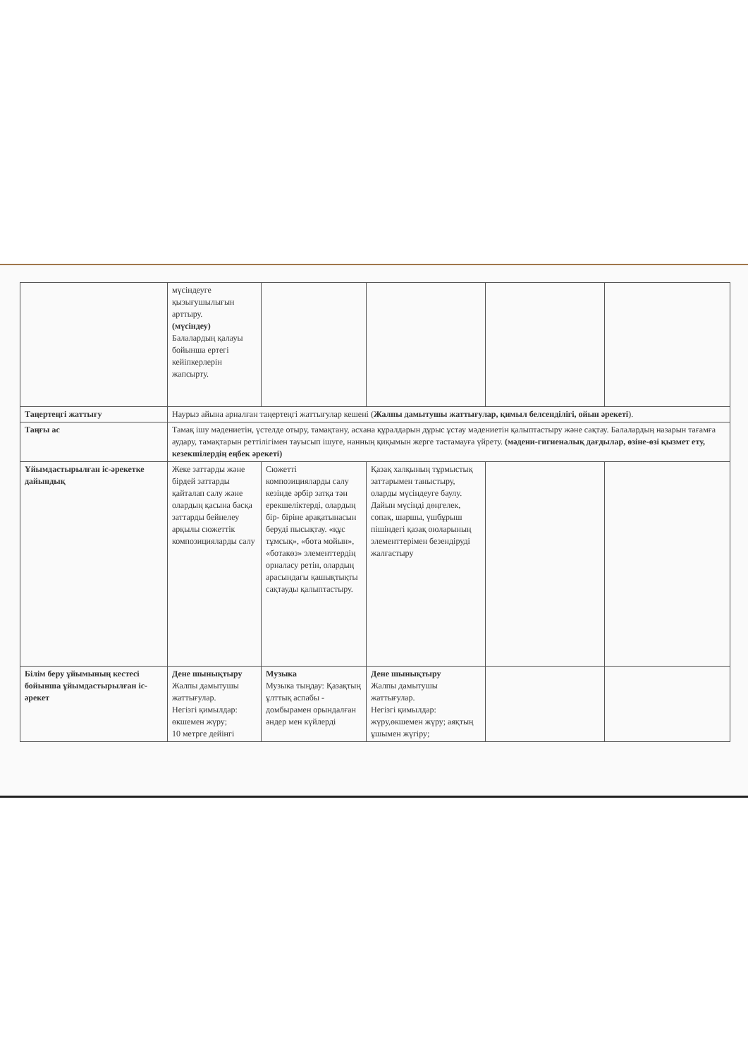| | мүсіндеуге қызығушылығын арттыру. (мүсіндеу) Балалардың қалауы бойынша ертегі кейіпкерлерін жапсырту. | | | | |
| Таңертеңгі жаттығу | Наурыз айына арналған таңертеңгі жаттығулар кешені ( Жалпы дамытушы жаттығулар, қимыл белсенділігі, ойын әрекеті ). | | | | |
| Таңғы ас | Тамақ ішу мәдениетін, үстелде отыру, тамақтану, асхана құралдарын дұрыс ұстау мәдениетін қалыптастыру және сақтау. Балалардың назарын тағамға аудару, тамақтарын реттілігімен тауысып ішуге, нанның қиқымын жерге тастамауға үйрету. (мәдени-гигиеналық дағдылар, өзіне-өзі қызмет ету, кезекшілердің еңбек әрекеті) | | | | |
| Ұйымдастырылған іс-әрекетке дайындық | Жеке заттарды және бірдей заттарды қайталап салу және олардың қасына басқа заттарды бейнелеу арқылы сюжеттік композицияларды салу | Сюжетті композицияларды салу кезінде әрбір затқа тән ерекшеліктерді, олардың бір- біріне арақатынасын беруді пысықтау. «құс тұмсық», «бота мойын», «ботакөз» элементтердің орналасу ретін, олардың арасындағы қашықтықты сақтауды қалыптастыру. | Қазақ халқының тұрмыстық заттарымен таныстыру, оларды мүсіндеуге баулу. Дайын мүсінді дөңгелек, сопақ, шаршы, үшбұрыш пішіндегі қазақ оюларының элементтерімен безендіруді жалғастыру | | |
| Білім беру ұйымының кестесі бойынша ұйымдастырылған іс-әрекет | Дене шынықтыру Жалпы дамытушы жаттығулар. Негізгі қимылдар: өкшемен жүру; 10 метрге дейінгі | Музыка Музыка тыңдау: Қазақтың ұлттық аспабы - домбырамен орындалған әндер мен күйлерді | Дене шынықтыру Жалпы дамытушы жаттығулар. Негізгі қимылдар: жүру,өкшемен жүру; аяқтың ұшымен жүгіру; | | |